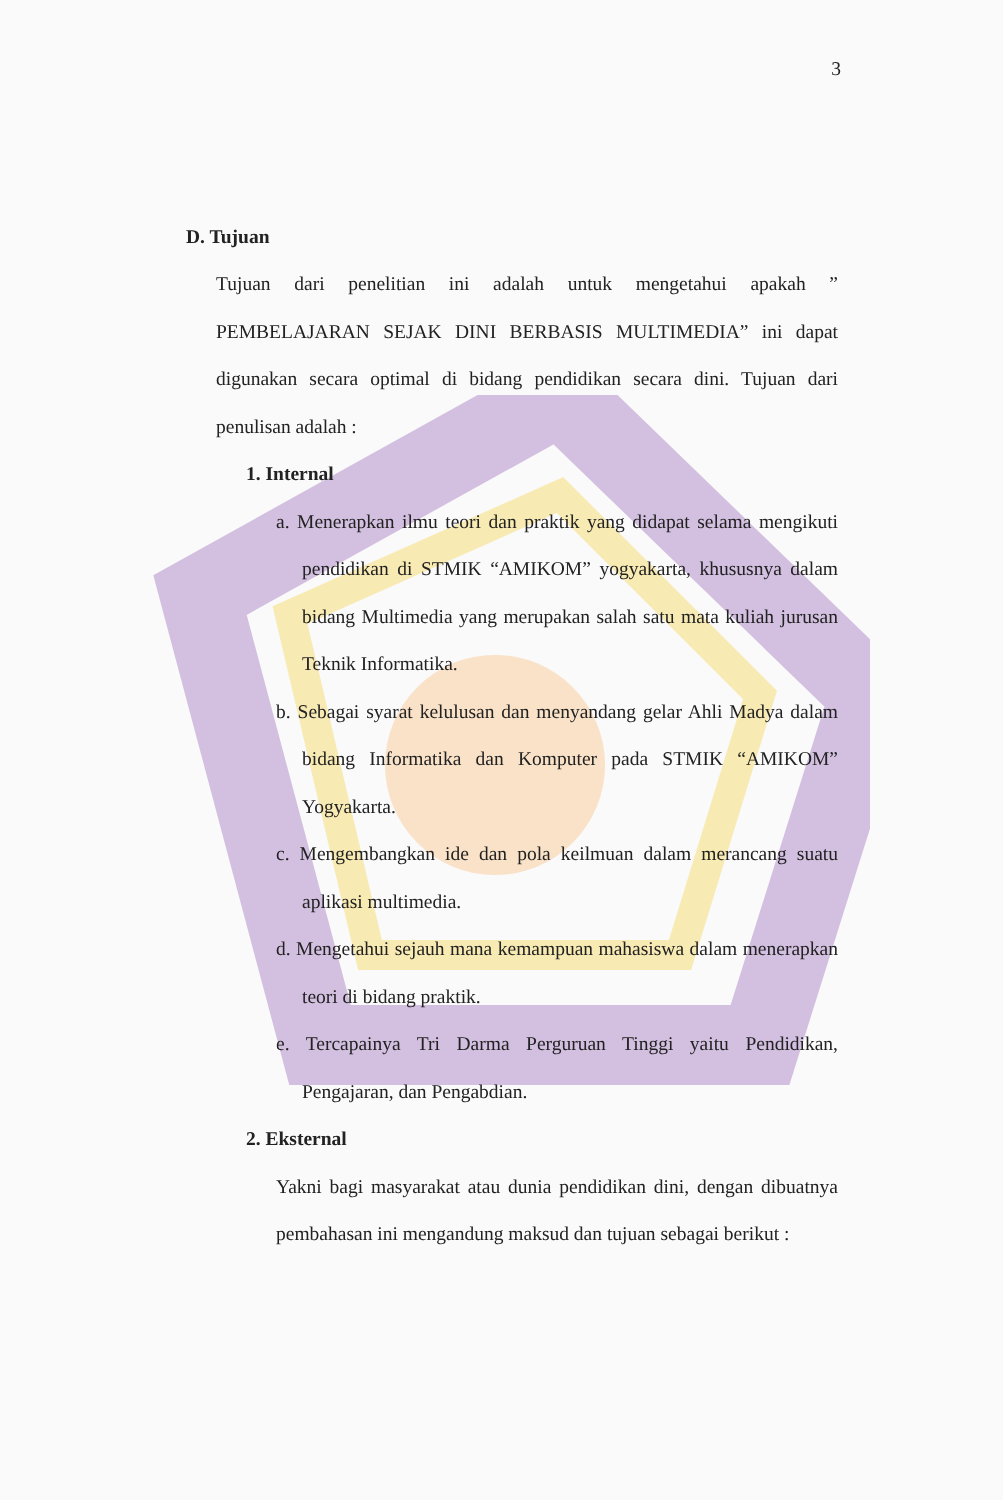3
D. Tujuan
Tujuan dari penelitian ini adalah untuk mengetahui apakah ” PEMBELAJARAN SEJAK DINI BERBASIS MULTIMEDIA” ini dapat digunakan secara optimal di bidang pendidikan secara dini. Tujuan dari penulisan adalah :
1. Internal
a. Menerapkan ilmu teori dan praktik yang didapat selama mengikuti pendidikan di STMIK “AMIKOM” yogyakarta, khususnya dalam bidang Multimedia yang merupakan salah satu mata kuliah jurusan Teknik Informatika.
b. Sebagai syarat kelulusan dan menyandang gelar Ahli Madya dalam bidang Informatika dan Komputer pada STMIK “AMIKOM” Yogyakarta.
c. Mengembangkan ide dan pola keilmuan dalam merancang suatu aplikasi multimedia.
d. Mengetahui sejauh mana kemampuan mahasiswa dalam menerapkan teori di bidang praktik.
e. Tercapainya Tri Darma Perguruan Tinggi yaitu Pendidikan, Pengajaran, dan Pengabdian.
2. Eksternal
Yakni bagi masyarakat atau dunia pendidikan dini, dengan dibuatnya pembahasan ini mengandung maksud dan tujuan sebagai berikut :